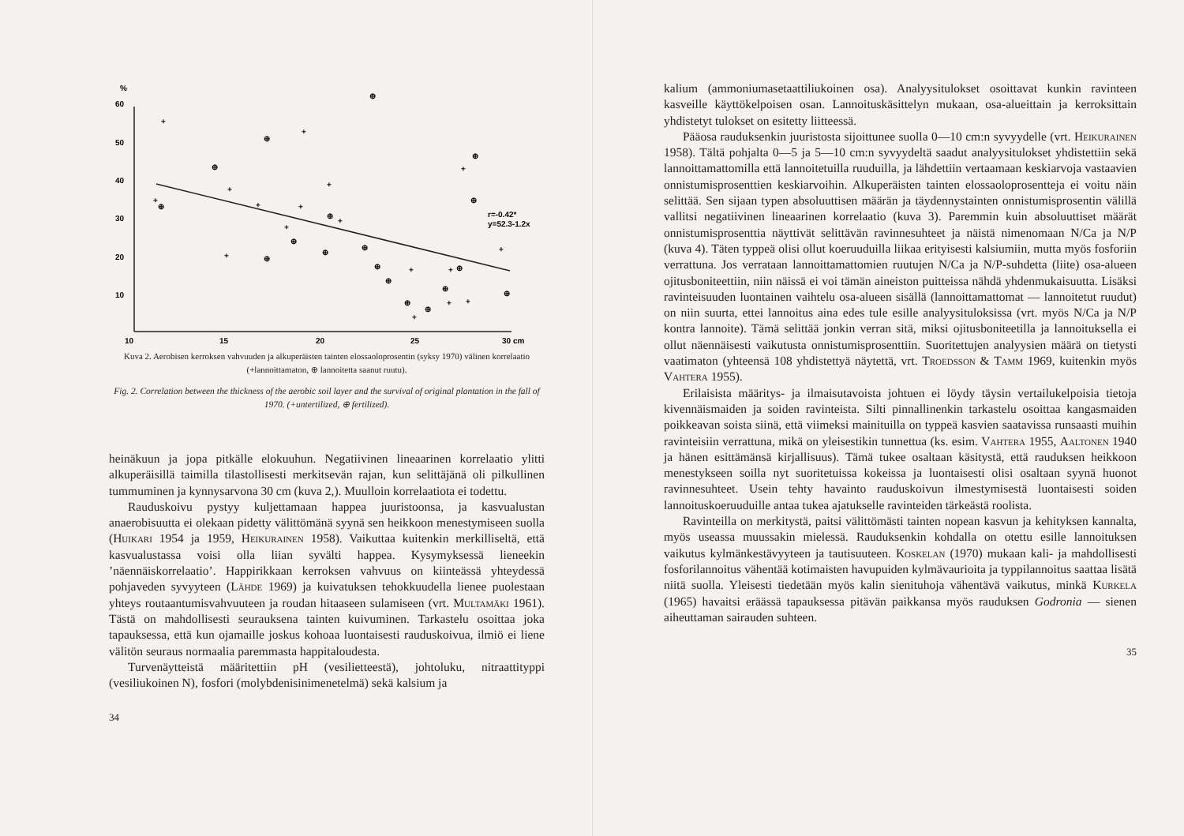%
60
50
40
30
20
10
10
15
20
25
30 cm
r=-0.42*
y=52.3-1.2x
+
+
+
+
+
+
+
+
+
+
+
+
+
+
+
+
+
⊕
⊕
⊕
⊕
⊕
⊕
⊕
⊕
⊕
⊕
⊕
⊕
⊕
⊕
⊕
⊕
⊕
⊕
Kuva 2. Aerobisen kerroksen vahvuuden ja alkuperäisten tainten elossaoloprosentin (syksy 1970) välinen korrelaatio (+lannoittamaton, ⊕ lannoitetta saanut ruutu).
Fig. 2. Correlation between the thickness of the aerobic soil layer and the survival of original plantation in the fall of 1970. (+untertilized, ⊕ fertilized).
heinäkuun ja jopa pitkälle elokuuhun. Negatiivinen lineaarinen korrelaatio ylitti alkuperäisillä taimilla tilastollisesti merkitsevän rajan, kun selittäjänä oli pilkullinen tummuminen ja kynnysarvona 30 cm (kuva 2,). Muulloin korrelaatiota ei todettu.
Rauduskoivu pystyy kuljettamaan happea juuristoonsa, ja kasvualustan anaerobisuutta ei olekaan pidetty välittömänä syynä sen heikkoon menestymiseen suolla (Huikari 1954 ja 1959, Heikurainen 1958). Vaikuttaa kuitenkin merkilliseltä, että kasvualustassa voisi olla liian syvälti happea. Kysymyksessä lieneekin ’näennäiskorrelaatio’. Happirikkaan kerroksen vahvuus on kiinteässä yhteydessä pohjaveden syvyyteen (Lähde 1969) ja kuivatuksen tehokkuudella lienee puolestaan yhteys routaantumisvahvuuteen ja roudan hitaaseen sulamiseen (vrt. Multamäki 1961). Tästä on mahdollisesti seurauksena tainten kuivuminen. Tarkastelu osoittaa joka tapauksessa, että kun ojamaille joskus kohoaa luontaisesti rauduskoivua, ilmiö ei liene välitön seuraus normaalia paremmasta happitaloudesta.
Turvenäytteistä määritettiin pH (vesilietteestä), johtoluku, nitraattityppi (vesiliukoinen N), fosfori (molybdenisinimenetelmä) sekä kalsium ja
34
kalium (ammoniumasetaattiliukoinen osa). Analyysitulokset osoittavat kunkin ravinteen kasveille käyttökelpoisen osan. Lannoituskäsittelyn mukaan, osa-alueittain ja kerroksittain yhdistetyt tulokset on esitetty liitteessä.
Pääosa rauduksenkin juuristosta sijoittunee suolla 0—10 cm:n syvyydelle (vrt. Heikurainen 1958). Tältä pohjalta 0—5 ja 5—10 cm:n syvyydeltä saadut analyysitulokset yhdistettiin sekä lannoittamattomilla että lannoitetuilla ruuduilla, ja lähdettiin vertaamaan keskiarvoja vastaavien onnistumisprosenttien keskiarvoihin. Alkuperäisten tainten elossaoloprosentteja ei voitu näin selittää. Sen sijaan typen absoluuttisen määrän ja täydennystainten onnistumisprosentin välillä vallitsi negatiivinen lineaarinen korrelaatio (kuva 3). Paremmin kuin absoluuttiset määrät onnistumisprosenttia näyttivät selittävän ravinnesuhteet ja näistä nimenomaan N/Ca ja N/P (kuva 4). Täten typpeä olisi ollut koeruuduilla liikaa erityisesti kalsiumiin, mutta myös fosforiin verrattuna. Jos verrataan lannoittamattomien ruutujen N/Ca ja N/P-suhdetta (liite) osa-alueen ojitusboniteettiin, niin näissä ei voi tämän aineiston puitteissa nähdä yhdenmukaisuutta. Lisäksi ravinteisuuden luontainen vaihtelu osa-alueen sisällä (lannoittamattomat — lannoitetut ruudut) on niin suurta, ettei lannoitus aina edes tule esille analyysituloksissa (vrt. myös N/Ca ja N/P kontra lannoite). Tämä selittää jonkin verran sitä, miksi ojitusboniteetilla ja lannoituksella ei ollut näennäisesti vaikutusta onnistumisprosenttiin. Suoritettujen analyysien määrä on tietysti vaatimaton (yhteensä 108 yhdistettyä näytettä, vrt. Troedsson & Tamm 1969, kuitenkin myös Vahtera 1955).
Erilaisista määritys- ja ilmaisutavoista johtuen ei löydy täysin vertailukelpoisia tietoja kivennäismaiden ja soiden ravinteista. Silti pinnallinenkin tarkastelu osoittaa kangasmaiden poikkeavan soista siinä, että viimeksi mainituilla on typpeä kasvien saatavissa runsaasti muihin ravinteisiin verrattuna, mikä on yleisestikin tunnettua (ks. esim. Vahtera 1955, Aaltonen 1940 ja hänen esittämänsä kirjallisuus). Tämä tukee osaltaan käsitystä, että rauduksen heikkoon menestykseen soilla nyt suoritetuissa kokeissa ja luontaisesti olisi osaltaan syynä huonot ravinnesuhteet. Usein tehty havainto rauduskoivun ilmestymisestä luontaisesti soiden lannoituskoeruuduille antaa tukea ajatukselle ravinteiden tärkeästä roolista.
Ravinteilla on merkitystä, paitsi välittömästi tainten nopean kasvun ja kehityksen kannalta, myös useassa muussakin mielessä. Rauduksenkin kohdalla on otettu esille lannoituksen vaikutus kylmänkestävyyteen ja tautisuuteen. Koskelan (1970) mukaan kali- ja mahdollisesti fosforilannoitus vähentää kotimaisten havupuiden kylmävaurioita ja typpilannoitus saattaa lisätä niitä suolla. Yleisesti tiedetään myös kalin sienituhoja vähentävä vaikutus, minkä Kurkela (1965) havaitsi eräässä tapauksessa pitävän paikkansa myös rauduksen Godronia — sienen aiheuttaman sairauden suhteen.
35